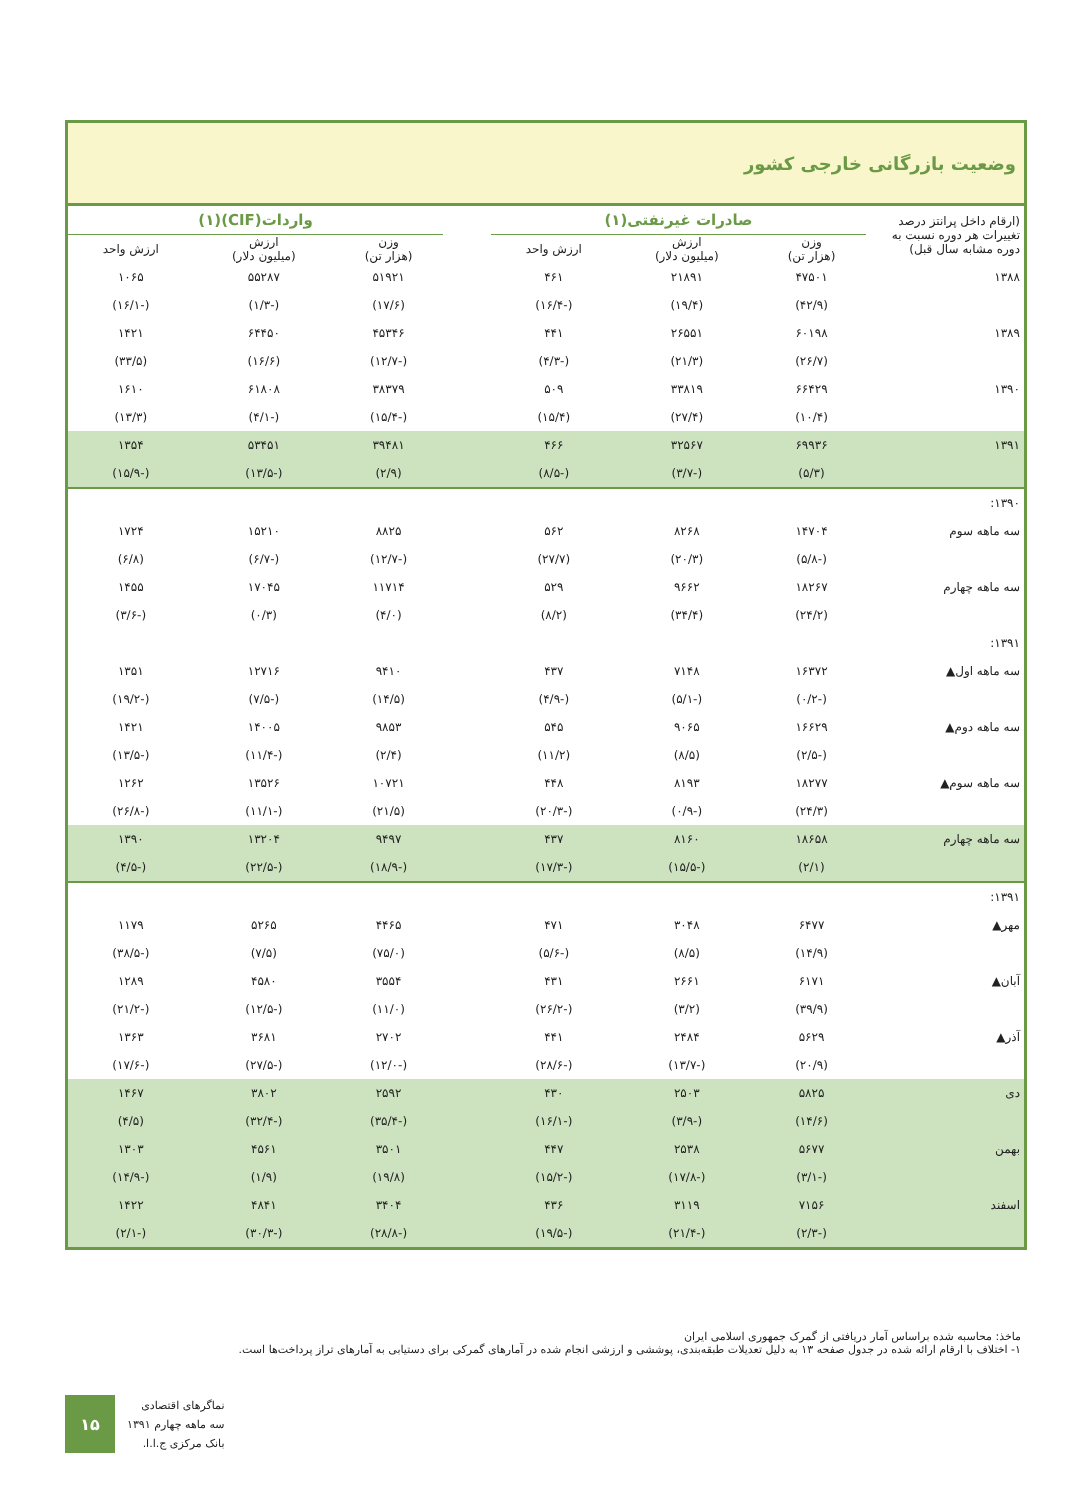وضعیت بازرگانی خارجی کشور
| (ارقام داخل پرانتز درصد تغییرات هر دوره نسبت به دوره مشابه سال قبل) | صادرات غیرنفتی(۱) | | | | واردات(CIF)(۱) | | |
| --- | --- | --- | --- | --- | --- | --- | --- |
| | وزن (هزار تن) | ارزش (میلیون دلار) | ارزش واحد | | وزن (هزار تن) | ارزش (میلیون دلار) | ارزش واحد |
| ۱۳۸۸ | ۴۷۵۰۱ | ۲۱۸۹۱ | ۴۶۱ | | ۵۱۹۲۱ | ۵۵۲۸۷ | ۱۰۶۵ |
| | (۴۲/۹) | (۱۹/۴) | (-۱۶/۴) | | (۱۷/۶) | (-۱/۳) | (-۱۶/۱) |
| ۱۳۸۹ | ۶۰۱۹۸ | ۲۶۵۵۱ | ۴۴۱ | | ۴۵۳۴۶ | ۶۴۴۵۰ | ۱۴۲۱ |
| | (۲۶/۷) | (۲۱/۳) | (-۴/۳) | | (-۱۲/۷) | (۱۶/۶) | (۳۳/۵) |
| ۱۳۹۰ | ۶۶۴۲۹ | ۳۳۸۱۹ | ۵۰۹ | | ۳۸۳۷۹ | ۶۱۸۰۸ | ۱۶۱۰ |
| | (۱۰/۴) | (۲۷/۴) | (۱۵/۴) | | (-۱۵/۴) | (-۴/۱) | (۱۳/۳) |
| ۱۳۹۱ | ۶۹۹۳۶ | ۳۲۵۶۷ | ۴۶۶ | | ۳۹۴۸۱ | ۵۳۴۵۱ | ۱۳۵۴ |
| | (۵/۳) | (-۳/۷) | (-۸/۵) | | (۲/۹) | (-۱۳/۵) | (-۱۵/۹) |
| ۱۳۹۰: | | | | | | | |
| سه ماهه سوم | ۱۴۷۰۴ | ۸۲۶۸ | ۵۶۲ | | ۸۸۲۵ | ۱۵۲۱۰ | ۱۷۲۴ |
| | (-۵/۸) | (۲۰/۳) | (۲۷/۷) | | (-۱۲/۷) | (-۶/۷) | (۶/۸) |
| سه ماهه چهارم | ۱۸۲۶۷ | ۹۶۶۲ | ۵۲۹ | | ۱۱۷۱۴ | ۱۷۰۴۵ | ۱۴۵۵ |
| | (۲۴/۲) | (۳۴/۴) | (۸/۲) | | (۴/۰) | (۰/۳) | (-۳/۶) |
| ۱۳۹۱: | | | | | | | |
| سه ماهه اول▲ | ۱۶۳۷۲ | ۷۱۴۸ | ۴۳۷ | | ۹۴۱۰ | ۱۲۷۱۶ | ۱۳۵۱ |
| | (-۰/۲) | (-۵/۱) | (-۴/۹) | | (۱۴/۵) | (-۷/۵) | (-۱۹/۲) |
| سه ماهه دوم▲ | ۱۶۶۲۹ | ۹۰۶۵ | ۵۴۵ | | ۹۸۵۳ | ۱۴۰۰۵ | ۱۴۲۱ |
| | (-۲/۵) | (۸/۵) | (۱۱/۲) | | (۲/۴) | (-۱۱/۴) | (-۱۳/۵) |
| سه ماهه سوم▲ | ۱۸۲۷۷ | ۸۱۹۳ | ۴۴۸ | | ۱۰۷۲۱ | ۱۳۵۲۶ | ۱۲۶۲ |
| | (۲۴/۳) | (-۰/۹) | (-۲۰/۳) | | (۲۱/۵) | (-۱۱/۱) | (-۲۶/۸) |
| سه ماهه چهارم | ۱۸۶۵۸ | ۸۱۶۰ | ۴۳۷ | | ۹۴۹۷ | ۱۳۲۰۴ | ۱۳۹۰ |
| | (۲/۱) | (-۱۵/۵) | (-۱۷/۳) | | (-۱۸/۹) | (-۲۲/۵) | (-۴/۵) |
| ۱۳۹۱: | | | | | | | |
| مهر▲ | ۶۴۷۷ | ۳۰۴۸ | ۴۷۱ | | ۴۴۶۵ | ۵۲۶۵ | ۱۱۷۹ |
| | (۱۴/۹) | (۸/۵) | (-۵/۶) | | (۷۵/۰) | (۷/۵) | (-۳۸/۵) |
| آبان▲ | ۶۱۷۱ | ۲۶۶۱ | ۴۳۱ | | ۳۵۵۴ | ۴۵۸۰ | ۱۲۸۹ |
| | (۳۹/۹) | (۳/۲) | (-۲۶/۲) | | (۱۱/۰) | (-۱۲/۵) | (-۲۱/۲) |
| آذر▲ | ۵۶۲۹ | ۲۴۸۴ | ۴۴۱ | | ۲۷۰۲ | ۳۶۸۱ | ۱۳۶۳ |
| | (۲۰/۹) | (-۱۳/۷) | (-۲۸/۶) | | (-۱۲/۰) | (-۲۷/۵) | (-۱۷/۶) |
| دی | ۵۸۲۵ | ۲۵۰۳ | ۴۳۰ | | ۲۵۹۲ | ۳۸۰۲ | ۱۴۶۷ |
| | (۱۴/۶) | (-۳/۹) | (-۱۶/۱) | | (-۳۵/۴) | (-۳۲/۴) | (۴/۵) |
| بهمن | ۵۶۷۷ | ۲۵۳۸ | ۴۴۷ | | ۳۵۰۱ | ۴۵۶۱ | ۱۳۰۳ |
| | (-۳/۱) | (-۱۷/۸) | (-۱۵/۲) | | (۱۹/۸) | (۱/۹) | (-۱۴/۹) |
| اسفند | ۷۱۵۶ | ۳۱۱۹ | ۴۳۶ | | ۳۴۰۴ | ۴۸۴۱ | ۱۴۲۲ |
| | (-۲/۳) | (-۲۱/۴) | (-۱۹/۵) | | (-۲۸/۸) | (-۳۰/۳) | (-۲/۱) |
ماخذ: محاسبه شده براساس آمار دریافتی از گمرک جمهوری اسلامی ایران
۱- اختلاف با ارقام ارائه شده در جدول صفحه ۱۳ به دلیل تعدیلات طبقه‌بندی، پوششی و ارزشی انجام شده در آمارهای گمرکی برای دستیابی به آمارهای تراز پرداخت‌ها است.
۱۵
نماگرهای اقتصادی
سه ماهه چهارم ۱۳۹۱
بانک مرکزی ج.ا.ا.